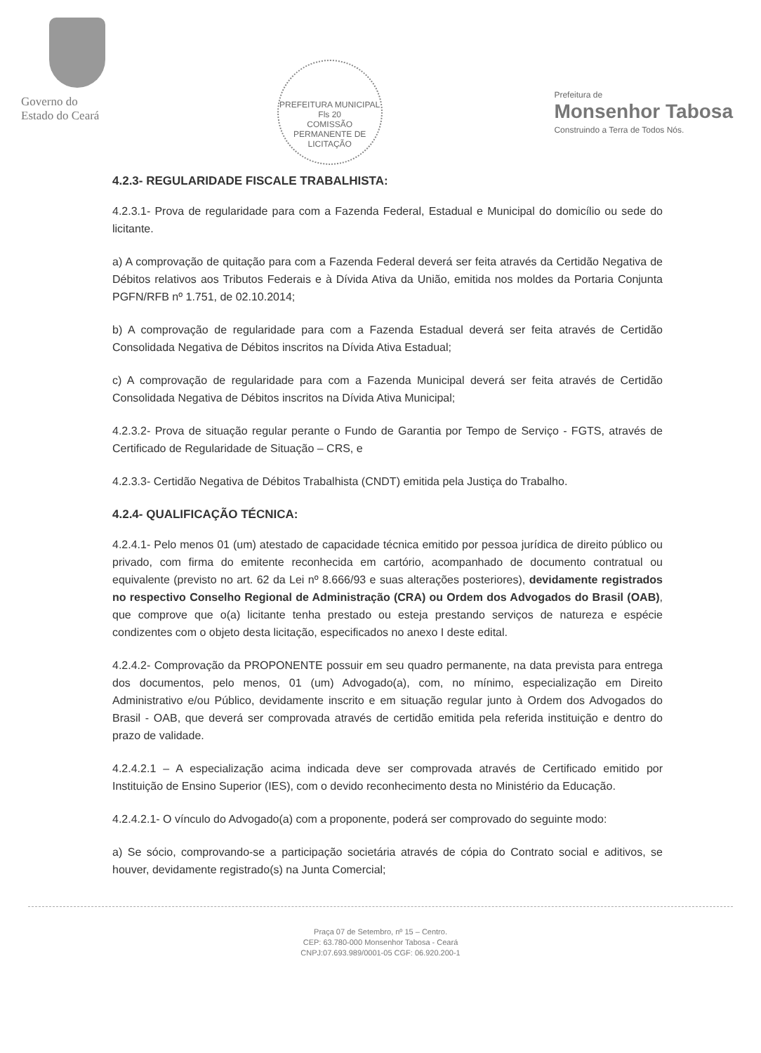Governo do
Estado do Ceará
PREFEITURA MUNICIPAL
Fls 20
COMISSÃO PERMANENTE DE LICITAÇÃO
Prefeitura de
Monsenhor Tabosa
Construindo a Terra de Todos Nós.
4.2.3- REGULARIDADE FISCALE TRABALHISTA:
4.2.3.1- Prova de regularidade para com a Fazenda Federal, Estadual e Municipal do domicílio ou sede do licitante.
a) A comprovação de quitação para com a Fazenda Federal deverá ser feita através da Certidão Negativa de Débitos relativos aos Tributos Federais e à Dívida Ativa da União, emitida nos moldes da Portaria Conjunta PGFN/RFB nº 1.751, de 02.10.2014;
b) A comprovação de regularidade para com a Fazenda Estadual deverá ser feita através de Certidão Consolidada Negativa de Débitos inscritos na Dívida Ativa Estadual;
c) A comprovação de regularidade para com a Fazenda Municipal deverá ser feita através de Certidão Consolidada Negativa de Débitos inscritos na Dívida Ativa Municipal;
4.2.3.2- Prova de situação regular perante o Fundo de Garantia por Tempo de Serviço - FGTS, através de Certificado de Regularidade de Situação – CRS, e
4.2.3.3- Certidão Negativa de Débitos Trabalhista (CNDT) emitida pela Justiça do Trabalho.
4.2.4- QUALIFICAÇÃO TÉCNICA:
4.2.4.1- Pelo menos 01 (um) atestado de capacidade técnica emitido por pessoa jurídica de direito público ou privado, com firma do emitente reconhecida em cartório, acompanhado de documento contratual ou equivalente (previsto no art. 62 da Lei nº 8.666/93 e suas alterações posteriores), devidamente registrados no respectivo Conselho Regional de Administração (CRA) ou Ordem dos Advogados do Brasil (OAB), que comprove que o(a) licitante tenha prestado ou esteja prestando serviços de natureza e espécie condizentes com o objeto desta licitação, especificados no anexo I deste edital.
4.2.4.2- Comprovação da PROPONENTE possuir em seu quadro permanente, na data prevista para entrega dos documentos, pelo menos, 01 (um) Advogado(a), com, no mínimo, especialização em Direito Administrativo e/ou Público, devidamente inscrito e em situação regular junto à Ordem dos Advogados do Brasil - OAB, que deverá ser comprovada através de certidão emitida pela referida instituição e dentro do prazo de validade.
4.2.4.2.1 – A especialização acima indicada deve ser comprovada através de Certificado emitido por Instituição de Ensino Superior (IES), com o devido reconhecimento desta no Ministério da Educação.
4.2.4.2.1- O vínculo do Advogado(a) com a proponente, poderá ser comprovado do seguinte modo:
a) Se sócio, comprovando-se a participação societária através de cópia do Contrato social e aditivos, se houver, devidamente registrado(s) na Junta Comercial;
Praça 07 de Setembro, nº 15 – Centro.
CEP: 63.780-000 Monsenhor Tabosa - Ceará
CNPJ:07.693.989/0001-05 CGF: 06.920.200-1